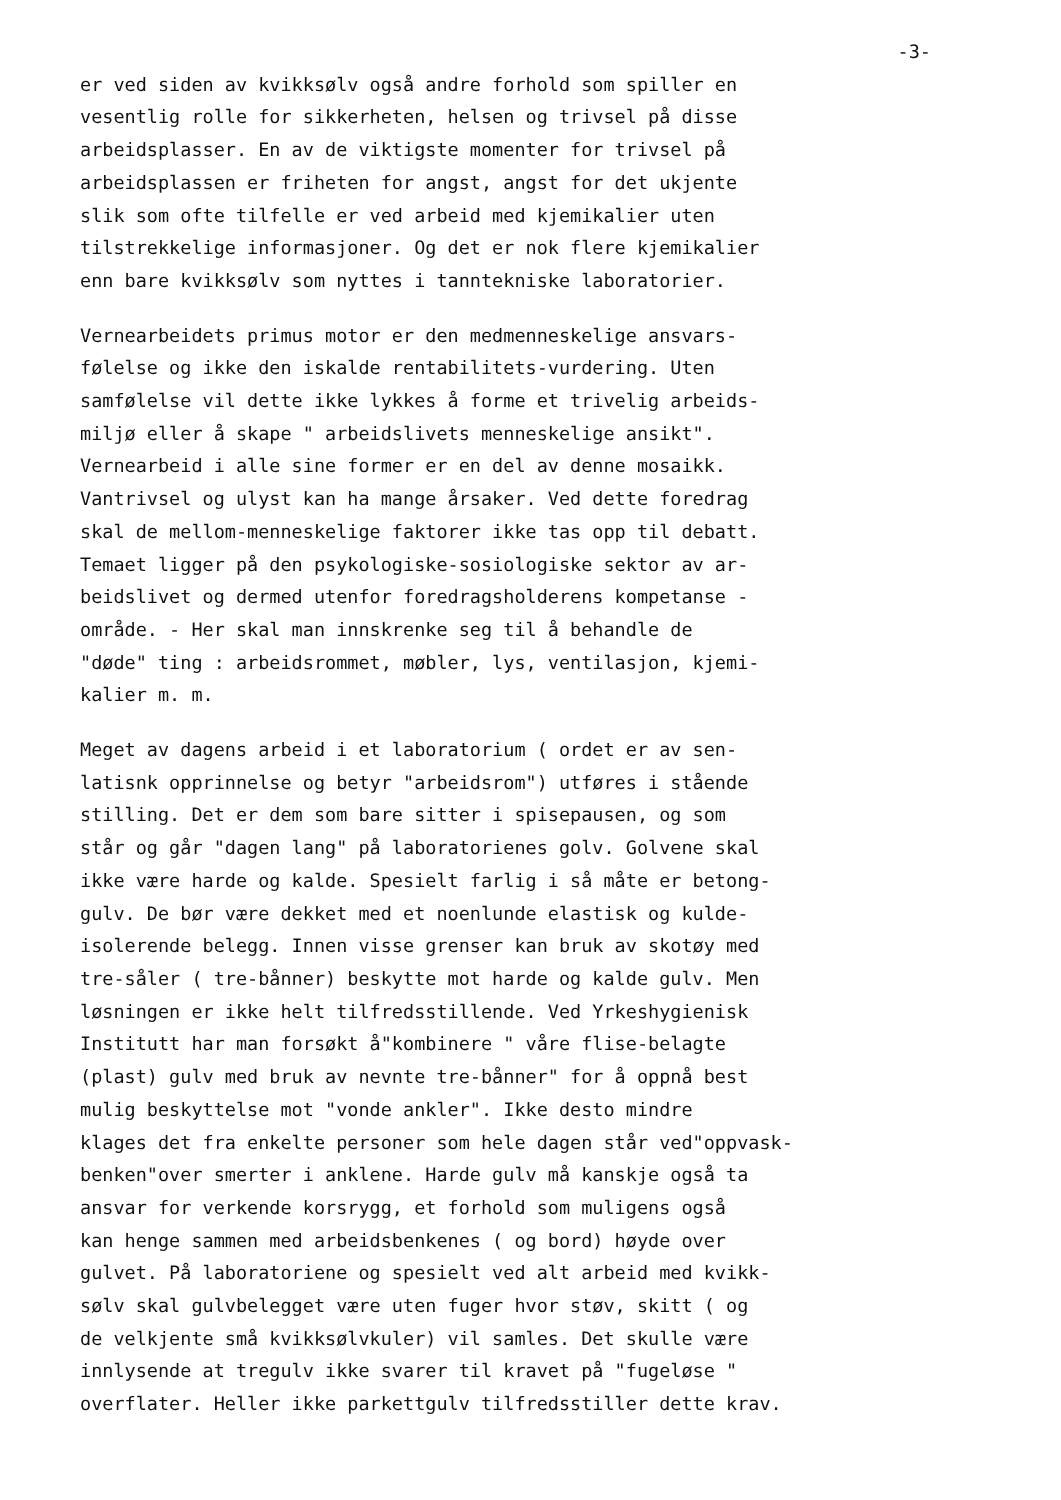-3-
er ved siden av kvikksølv også andre forhold som spiller en
vesentlig rolle for sikkerheten, helsen og trivsel på disse
arbeidsplasser. En av de viktigste momenter for trivsel på
arbeidsplassen er friheten for angst, angst for det ukjente
slik som ofte tilfelle er ved arbeid med kjemikalier uten
tilstrekkelige informasjoner. Og det er nok flere kjemikalier
enn bare kvikksølv som nyttes i tanntekniske laboratorier.
Vernearbeidets primus motor er den medmenneskelige ansvars-
følelse og ikke den iskalde rentabilitets-vurdering. Uten
samfølelse vil dette ikke lykkes å forme et trivelig arbeids-
miljø eller å skape " arbeidslivets menneskelige ansikt".
Vernearbeid i alle sine former er en del av denne mosaikk.
Vantrivsel og ulyst kan ha mange årsaker. Ved dette foredrag
skal de mellom-menneskelige faktorer ikke tas opp til debatt.
Temaet ligger på den psykologiske-sosiologiske sektor av ar-
beidslivet og dermed utenfor foredragsholderens kompetanse -
område. - Her skal man innskrenke seg til å behandle de
"døde" ting : arbeidsrommet, møbler, lys, ventilasjon, kjemi-
kalier m. m.
Meget av dagens arbeid i et laboratorium ( ordet er av sen-
latisnk opprinnelse og betyr "arbeidsrom") utføres i stående
stilling. Det er dem som bare sitter i spisepausen, og som
står og går "dagen lang" på laboratorienes golv. Golvene skal
ikke være harde og kalde. Spesielt farlig i så måte er betong-
gulv. De bør være dekket med et noenlunde elastisk og kulde-
isolerende belegg. Innen visse grenser kan bruk av skotøy med
tre-såler ( tre-bånner) beskytte mot harde og kalde gulv. Men
løsningen er ikke helt tilfredsstillende. Ved Yrkeshygienisk
Institutt har man forsøkt å"kombinere " våre flise-belagte
(plast) gulv med bruk av nevnte tre-bånner" for å oppnå best
mulig beskyttelse mot "vonde ankler". Ikke desto mindre
klages det fra enkelte personer som hele dagen står ved"oppvask-
benken"over smerter i anklene. Harde gulv må kanskje også ta
ansvar for verkende korsrygg, et forhold som muligens også
kan henge sammen med arbeidsbenkenes ( og bord) høyde over
gulvet. På laboratoriene og spesielt ved alt arbeid med kvikk-
sølv skal gulvbelegget være uten fuger hvor støv, skitt ( og
de velkjente små kvikksølvkuler) vil samles. Det skulle være
innlysende at tregulv ikke svarer til kravet på "fugeløse "
overflater. Heller ikke parkettgulv tilfredsstiller dette krav.